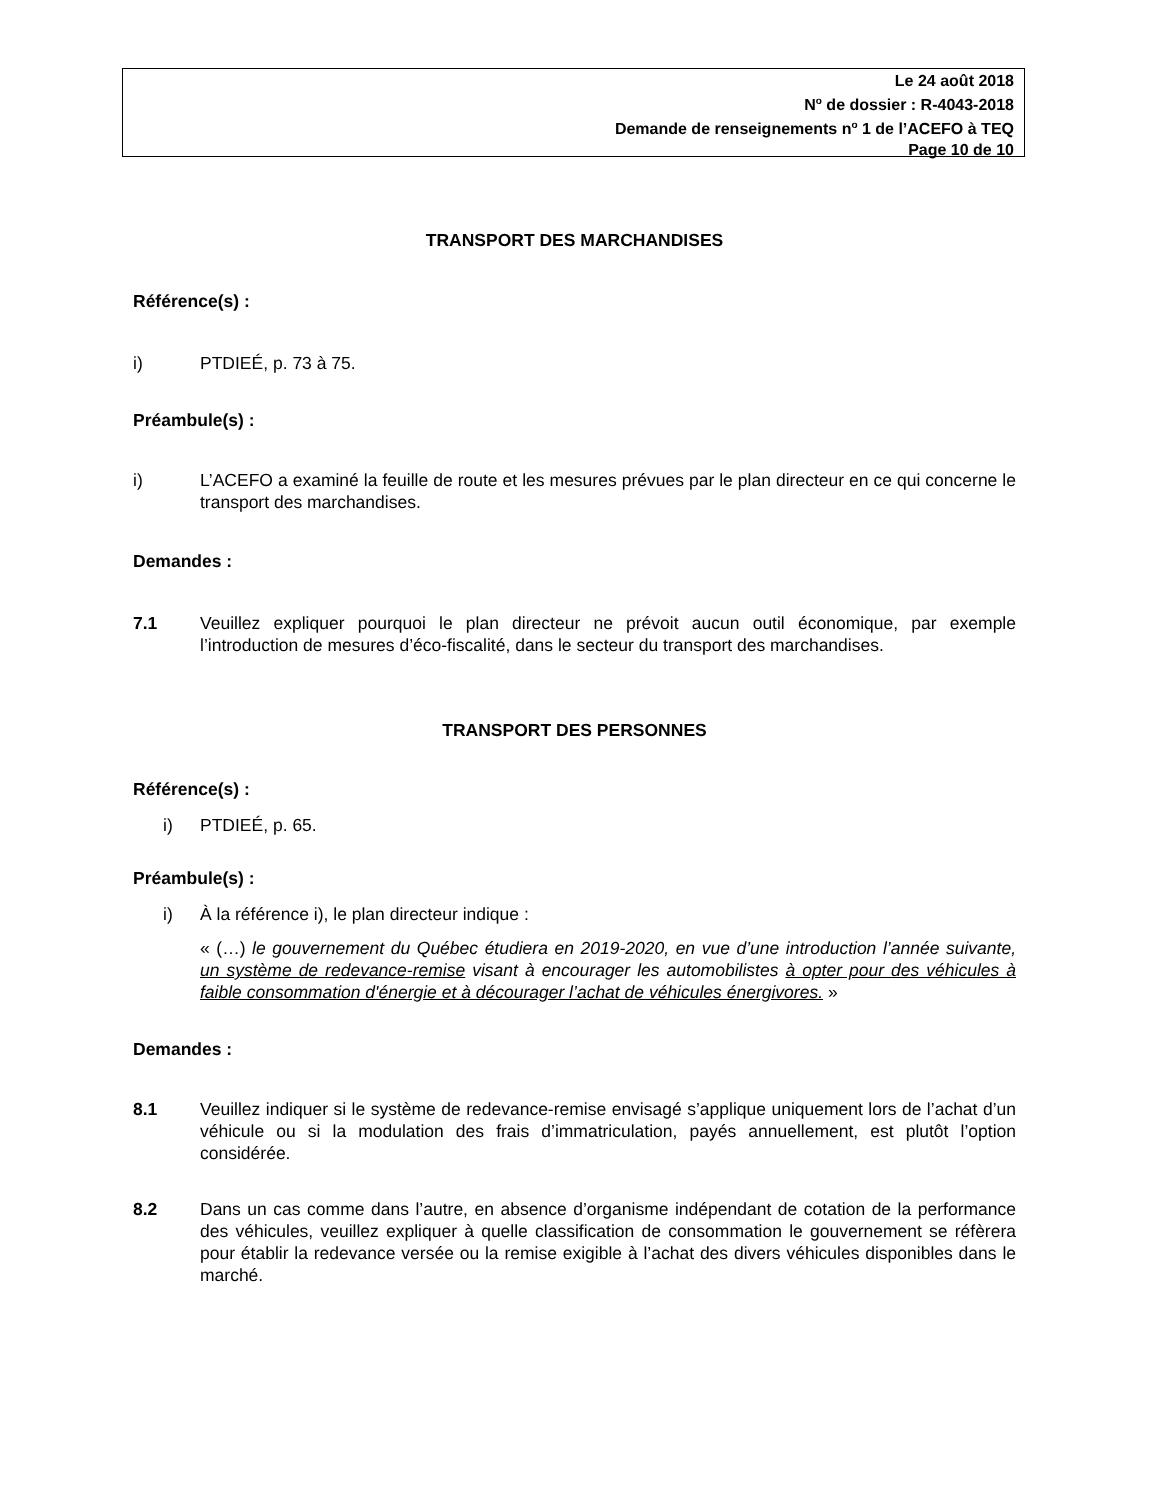Le 24 août 2018
N<sup>o</sup> de dossier : R-4043-2018
Demande de renseignements n<sup>o</sup> 1 de l’ACEFO à TEQ
Page 10 de 10
TRANSPORT DES MARCHANDISES
Référence(s) :
i) PTDIEÉ, p. 73 à 75.
Préambule(s) :
i) L’ACEFO a examiné la feuille de route et les mesures prévues par le plan directeur en ce qui concerne le transport des marchandises.
Demandes :
7.1 Veuillez expliquer pourquoi le plan directeur ne prévoit aucun outil économique, par exemple l’introduction de mesures d’éco-fiscalité, dans le secteur du transport des marchandises.
TRANSPORT DES PERSONNES
Référence(s) :
i) PTDIEÉ, p. 65.
Préambule(s) :
i) À la référence i), le plan directeur indique :
« (…) le gouvernement du Québec étudiera en 2019-2020, en vue d’une introduction l’année suivante, un système de redevance-remise visant à encourager les automobilistes à opter pour des véhicules à faible consommation d'énergie et à décourager l’achat de véhicules énergivores. »
Demandes :
8.1 Veuillez indiquer si le système de redevance-remise envisagé s’applique uniquement lors de l’achat d’un véhicule ou si la modulation des frais d’immatriculation, payés annuellement, est plutôt l’option considérée.
8.2 Dans un cas comme dans l’autre, en absence d’organisme indépendant de cotation de la performance des véhicules, veuillez expliquer à quelle classification de consommation le gouvernement se réfèrera pour établir la redevance versée ou la remise exigible à l’achat des divers véhicules disponibles dans le marché.